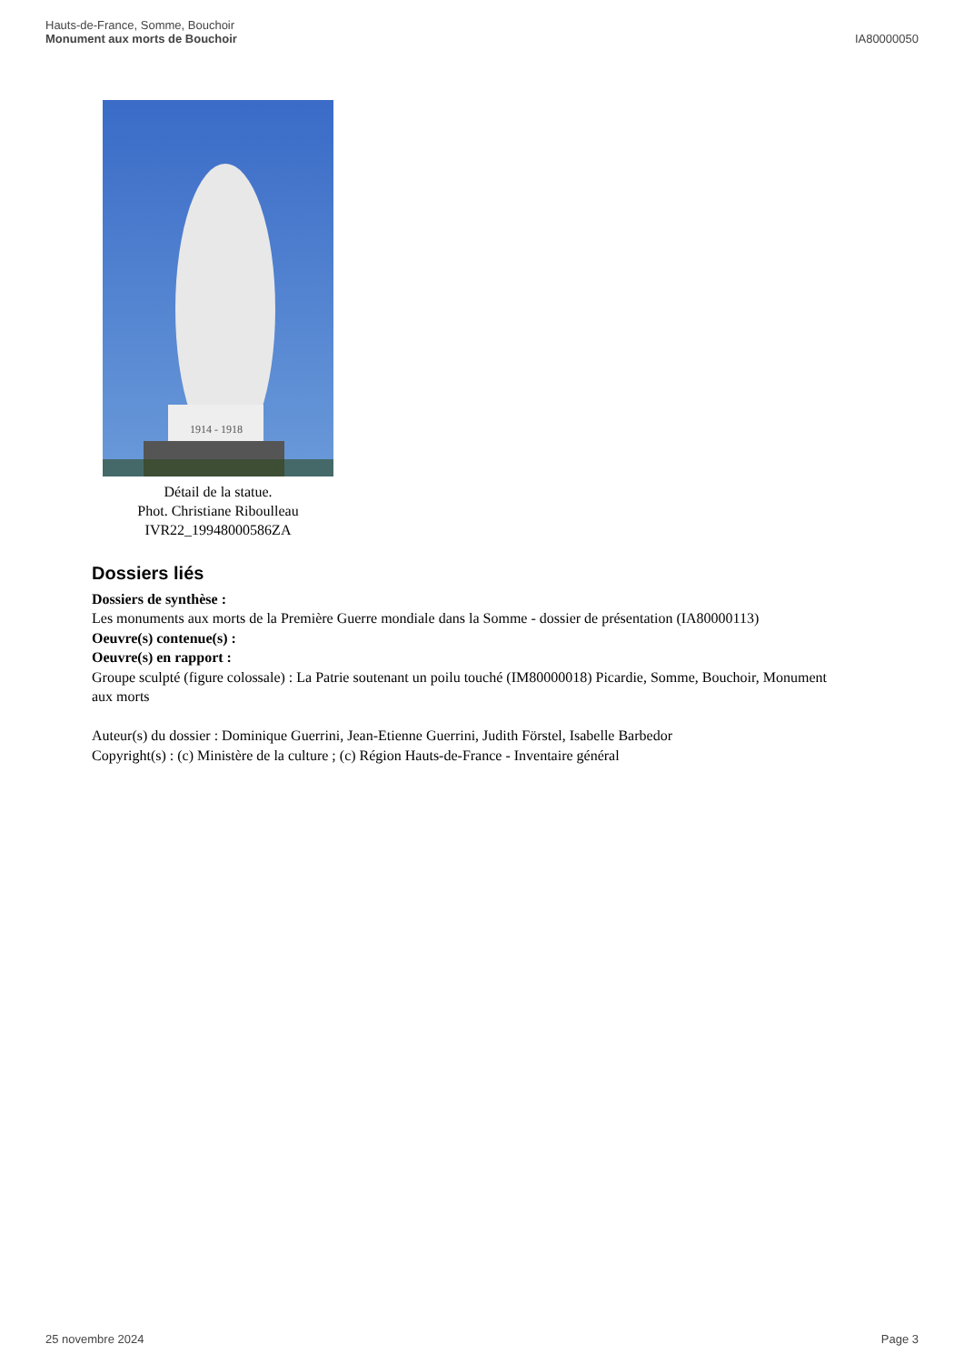Hauts-de-France, Somme, Bouchoir
Monument aux morts de Bouchoir
IA80000050
1914 - 1918
Détail de la statue.
Phot. Christiane Riboulleau
IVR22_19948000586ZA
Dossiers liés
Dossiers de synthèse :
Les monuments aux morts de la Première Guerre mondiale dans la Somme - dossier de présentation (IA80000113)
Oeuvre(s) contenue(s) :
Oeuvre(s) en rapport :
Groupe sculpté (figure colossale) : La Patrie soutenant un poilu touché (IM80000018) Picardie, Somme, Bouchoir, Monument aux morts
Auteur(s) du dossier : Dominique Guerrini, Jean-Etienne Guerrini, Judith Förstel, Isabelle Barbedor
Copyright(s) : (c) Ministère de la culture ; (c) Région Hauts-de-France - Inventaire général
25 novembre 2024 Page 3